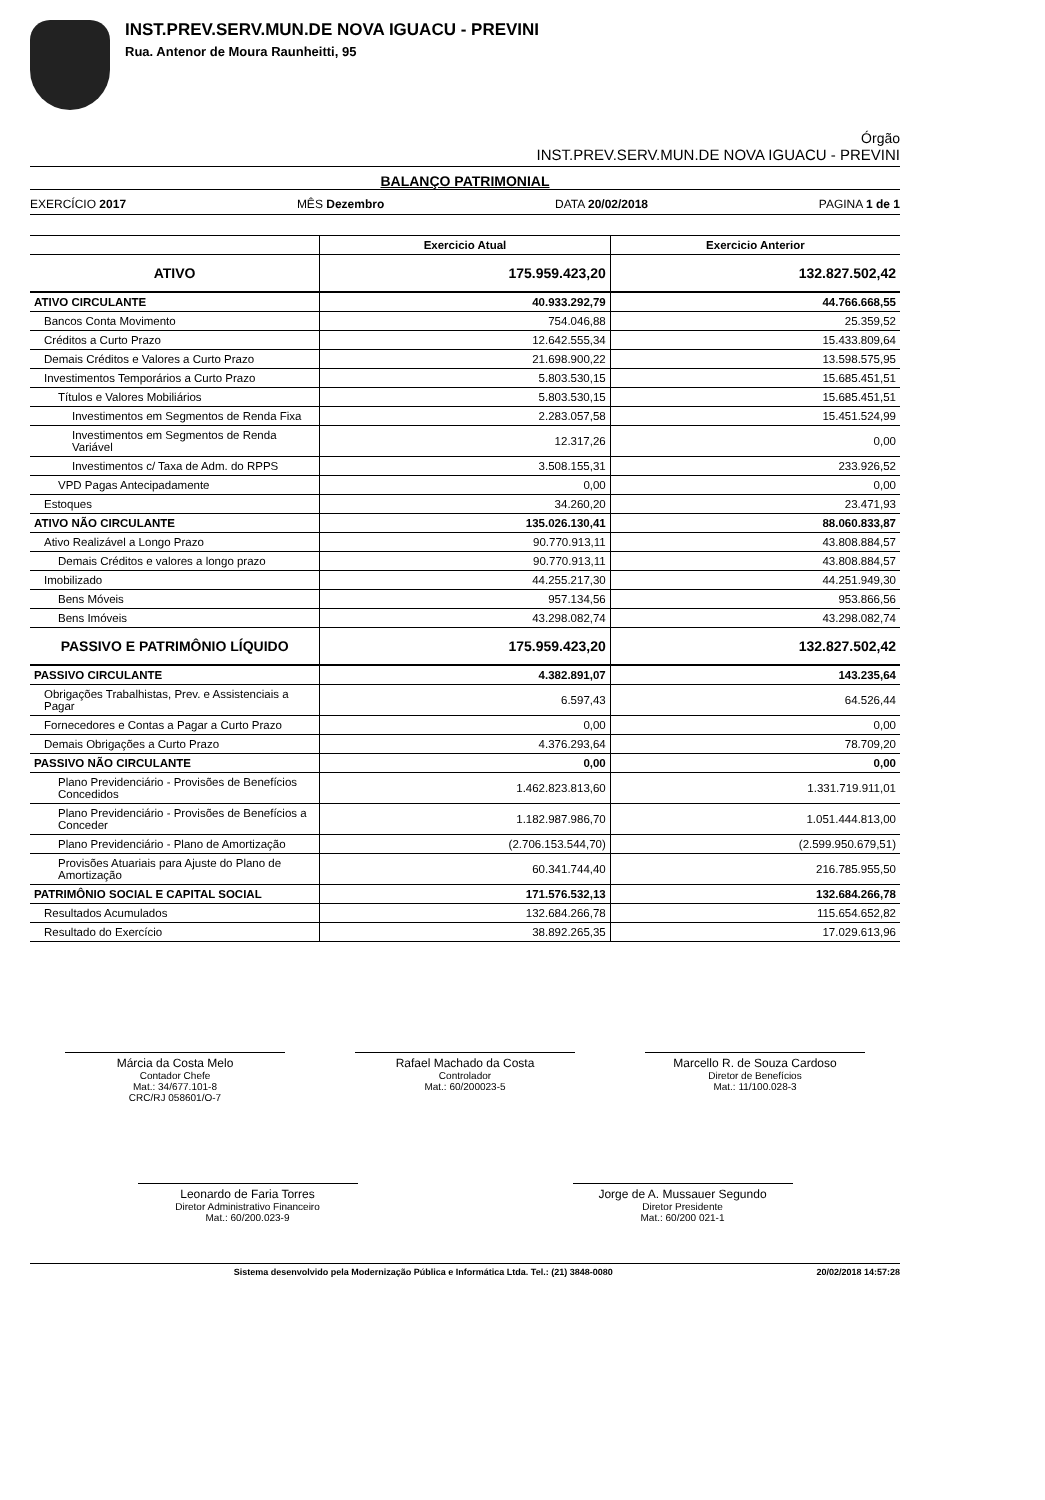INST.PREV.SERV.MUN.DE NOVA IGUACU - PREVINI
Rua. Antenor de Moura Raunheitti, 95
Órgão
INST.PREV.SERV.MUN.DE NOVA IGUACU - PREVINI
BALANÇO PATRIMONIAL
EXERCÍCIO 2017 MÊS Dezembro DATA 20/02/2018 PAGINA 1 de 1
| | Exercicio Atual | Exercicio Anterior |
| --- | --- | --- |
| ATIVO | 175.959.423,20 | 132.827.502,42 |
| ATIVO CIRCULANTE | 40.933.292,79 | 44.766.668,55 |
| Bancos Conta Movimento | 754.046,88 | 25.359,52 |
| Créditos a Curto Prazo | 12.642.555,34 | 15.433.809,64 |
| Demais Créditos e Valores a Curto Prazo | 21.698.900,22 | 13.598.575,95 |
| Investimentos Temporários a Curto Prazo | 5.803.530,15 | 15.685.451,51 |
| Títulos e Valores Mobiliários | 5.803.530,15 | 15.685.451,51 |
| Investimentos em Segmentos de Renda Fixa | 2.283.057,58 | 15.451.524,99 |
| Investimentos em Segmentos de Renda Variável | 12.317,26 | 0,00 |
| Investimentos c/ Taxa de Adm. do RPPS | 3.508.155,31 | 233.926,52 |
| VPD Pagas Antecipadamente | 0,00 | 0,00 |
| Estoques | 34.260,20 | 23.471,93 |
| ATIVO NÃO CIRCULANTE | 135.026.130,41 | 88.060.833,87 |
| Ativo Realizável a Longo Prazo | 90.770.913,11 | 43.808.884,57 |
| Demais Créditos e valores a longo prazo | 90.770.913,11 | 43.808.884,57 |
| Imobilizado | 44.255.217,30 | 44.251.949,30 |
| Bens Móveis | 957.134,56 | 953.866,56 |
| Bens Imóveis | 43.298.082,74 | 43.298.082,74 |
| PASSIVO E PATRIMÔNIO LÍQUIDO | 175.959.423,20 | 132.827.502,42 |
| PASSIVO CIRCULANTE | 4.382.891,07 | 143.235,64 |
| Obrigações Trabalhistas, Prev. e Assistenciais a Pagar | 6.597,43 | 64.526,44 |
| Fornecedores e Contas a Pagar a Curto Prazo | 0,00 | 0,00 |
| Demais Obrigações a Curto Prazo | 4.376.293,64 | 78.709,20 |
| PASSIVO NÃO CIRCULANTE | 0,00 | 0,00 |
| Plano Previdenciário - Provisões de Benefícios Concedidos | 1.462.823.813,60 | 1.331.719.911,01 |
| Plano Previdenciário - Provisões de Benefícios a Conceder | 1.182.987.986,70 | 1.051.444.813,00 |
| Plano Previdenciário - Plano de Amortização | (2.706.153.544,70) | (2.599.950.679,51) |
| Provisões Atuariais para Ajuste do Plano de Amortização | 60.341.744,40 | 216.785.955,50 |
| PATRIMÔNIO SOCIAL E CAPITAL SOCIAL | 171.576.532,13 | 132.684.266,78 |
| Resultados Acumulados | 132.684.266,78 | 115.654.652,82 |
| Resultado do Exercício | 38.892.265,35 | 17.029.613,96 |
Márcia da Costa Melo
Contador Chefe
Mat.: 34/677.101-8
CRC/RJ 058601/O-7
Rafael Machado da Costa
Controlador
Mat.: 60/200023-5
Marcello R. de Souza Cardoso
Diretor de Benefícios
Mat.: 11/100.028-3
Leonardo de Faria Torres
Diretor Administrativo Financeiro
Mat.: 60/200.023-9
Jorge de A. Mussauer Segundo
Diretor Presidente
Mat.: 60/200 021-1
Sistema desenvolvido pela Modernização Pública e Informática Ltda. Tel.: (21) 3848-0080 20/02/2018 14:57:28